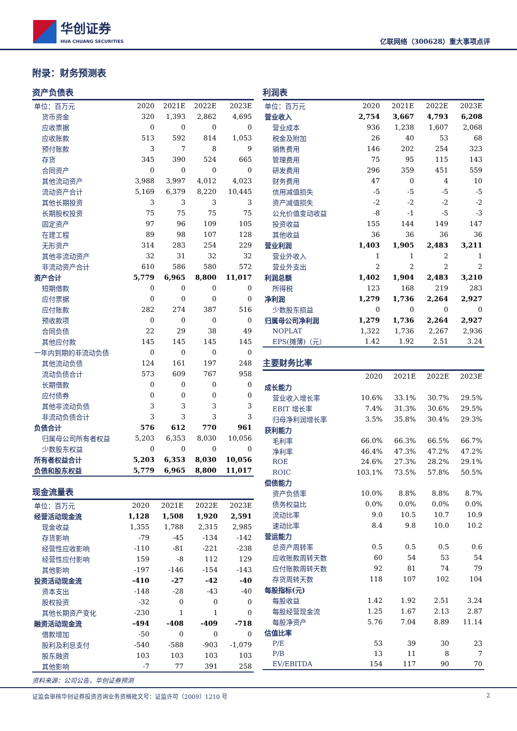华创证券
HUA CHUANG SECURITIES
亿联网络（300628）重大事项点评
附录：财务预测表
资产负债表
| 单位：百万元 | 2020 | 2021E | 2022E | 2023E |
| --- | --- | --- | --- | --- |
| 货币资金 | 320 | 1,393 | 2,862 | 4,695 |
| 应收票据 | 0 | 0 | 0 | 0 |
| 应收账款 | 513 | 592 | 814 | 1,053 |
| 预付账款 | 3 | 7 | 8 | 9 |
| 存货 | 345 | 390 | 524 | 665 |
| 合同资产 | 0 | 0 | 0 | 0 |
| 其他流动资产 | 3,988 | 3,997 | 4,012 | 4,023 |
| 流动资产合计 | 5,169 | 6,379 | 8,220 | 10,445 |
| 其他长期投资 | 3 | 3 | 3 | 3 |
| 长期股权投资 | 75 | 75 | 75 | 75 |
| 固定资产 | 97 | 96 | 109 | 105 |
| 在建工程 | 89 | 98 | 107 | 128 |
| 无形资产 | 314 | 283 | 254 | 229 |
| 其他非流动资产 | 32 | 31 | 32 | 32 |
| 非流动资产合计 | 610 | 586 | 580 | 572 |
| 资产合计 | 5,779 | 6,965 | 8,800 | 11,017 |
| 短期借款 | 0 | 0 | 0 | 0 |
| 应付票据 | 0 | 0 | 0 | 0 |
| 应付账款 | 282 | 274 | 387 | 516 |
| 预收款项 | 0 | 0 | 0 | 0 |
| 合同负债 | 22 | 29 | 38 | 49 |
| 其他应付款 | 145 | 145 | 145 | 145 |
| 一年内到期的非流动负债 | 0 | 0 | 0 | 0 |
| 其他流动负债 | 124 | 161 | 197 | 248 |
| 流动负债合计 | 573 | 609 | 767 | 958 |
| 长期借款 | 0 | 0 | 0 | 0 |
| 应付债券 | 0 | 0 | 0 | 0 |
| 其他非流动负债 | 3 | 3 | 3 | 3 |
| 非流动负债合计 | 3 | 3 | 3 | 3 |
| 负债合计 | 576 | 612 | 770 | 961 |
| 归属母公司所有者权益 | 5,203 | 6,353 | 8,030 | 10,056 |
| 少数股东权益 | 0 | 0 | 0 | 0 |
| 所有者权益合计 | 5,203 | 6,353 | 8,030 | 10,056 |
| 负债和股东权益 | 5,779 | 6,965 | 8,800 | 11,017 |
现金流量表
| 单位：百万元 | 2020 | 2021E | 2022E | 2023E |
| --- | --- | --- | --- | --- |
| 经营活动现金流 | 1,128 | 1,508 | 1,920 | 2,591 |
| 现金收益 | 1,355 | 1,788 | 2,315 | 2,985 |
| 存货影响 | -79 | -45 | -134 | -142 |
| 经营性应收影响 | -110 | -81 | -221 | -238 |
| 经营性应付影响 | 159 | -8 | 112 | 129 |
| 其他影响 | -197 | -146 | -154 | -143 |
| 投资活动现金流 | -410 | -27 | -42 | -40 |
| 资本支出 | -148 | -28 | -43 | -40 |
| 股权投资 | -32 | 0 | 0 | 0 |
| 其他长期资产变化 | -230 | 1 | 1 | 0 |
| 融资活动现金流 | -494 | -408 | -409 | -718 |
| 借款增加 | -50 | 0 | 0 | 0 |
| 股利及利息支付 | -540 | -588 | -903 | -1,079 |
| 股东融资 | 103 | 103 | 103 | 103 |
| 其他影响 | -7 | 77 | 391 | 258 |
利润表
| 单位：百万元 | 2020 | 2021E | 2022E | 2023E |
| --- | --- | --- | --- | --- |
| 营业收入 | 2,754 | 3,667 | 4,793 | 6,208 |
| 营业成本 | 936 | 1,238 | 1,607 | 2,068 |
| 税金及附加 | 26 | 40 | 53 | 68 |
| 销售费用 | 146 | 202 | 254 | 323 |
| 管理费用 | 75 | 95 | 115 | 143 |
| 研发费用 | 296 | 359 | 451 | 559 |
| 财务费用 | 47 | 0 | 4 | 10 |
| 信用减值损失 | -5 | -5 | -5 | -5 |
| 资产减值损失 | -2 | -2 | -2 | -2 |
| 公允价值变动收益 | -8 | -1 | -5 | -3 |
| 投资收益 | 155 | 144 | 149 | 147 |
| 其他收益 | 36 | 36 | 36 | 36 |
| 营业利润 | 1,403 | 1,905 | 2,483 | 3,211 |
| 营业外收入 | 1 | 1 | 2 | 1 |
| 营业外支出 | 2 | 2 | 2 | 2 |
| 利润总额 | 1,402 | 1,904 | 2,483 | 3,210 |
| 所得税 | 123 | 168 | 219 | 283 |
| 净利润 | 1,279 | 1,736 | 2,264 | 2,927 |
| 少数股东损益 | 0 | 0 | 0 | 0 |
| 归属母公司净利润 | 1,279 | 1,736 | 2,264 | 2,927 |
| NOPLAT | 1,322 | 1,736 | 2,267 | 2,936 |
| EPS(摊薄)（元） | 1.42 | 1.92 | 2.51 | 3.24 |
主要财务比率
| | 2020 | 2021E | 2022E | 2023E |
| --- | --- | --- | --- | --- |
| 成长能力 | | | | |
| 营业收入增长率 | 10.6% | 33.1% | 30.7% | 29.5% |
| EBIT 增长率 | 7.4% | 31.3% | 30.6% | 29.5% |
| 归母净利润增长率 | 3.5% | 35.8% | 30.4% | 29.3% |
| 获利能力 | | | | |
| 毛利率 | 66.0% | 66.3% | 66.5% | 66.7% |
| 净利率 | 46.4% | 47.3% | 47.2% | 47.2% |
| ROE | 24.6% | 27.3% | 28.2% | 29.1% |
| ROIC | 103.1% | 73.5% | 57.8% | 50.5% |
| 偿债能力 | | | | |
| 资产负债率 | 10.0% | 8.8% | 8.8% | 8.7% |
| 债务权益比 | 0.0% | 0.0% | 0.0% | 0.0% |
| 流动比率 | 9.0 | 10.5 | 10.7 | 10.9 |
| 速动比率 | 8.4 | 9.8 | 10.0 | 10.2 |
| 营运能力 | | | | |
| 总资产周转率 | 0.5 | 0.5 | 0.5 | 0.6 |
| 应收账款周转天数 | 60 | 54 | 53 | 54 |
| 应付账款周转天数 | 92 | 81 | 74 | 79 |
| 存货周转天数 | 118 | 107 | 102 | 104 |
| 每股指标(元) | | | | |
| 每股收益 | 1.42 | 1.92 | 2.51 | 3.24 |
| 每股经营现金流 | 1.25 | 1.67 | 2.13 | 2.87 |
| 每股净资产 | 5.76 | 7.04 | 8.89 | 11.14 |
| 估值比率 | | | | |
| P/E | 53 | 39 | 30 | 23 |
| P/B | 13 | 11 | 8 | 7 |
| EV/EBITDA | 154 | 117 | 90 | 70 |
资料来源：公司公告，华创证券预测
证监会审核华创证券投资咨询业务资格批文号：证监许可（2009）1210 号 2